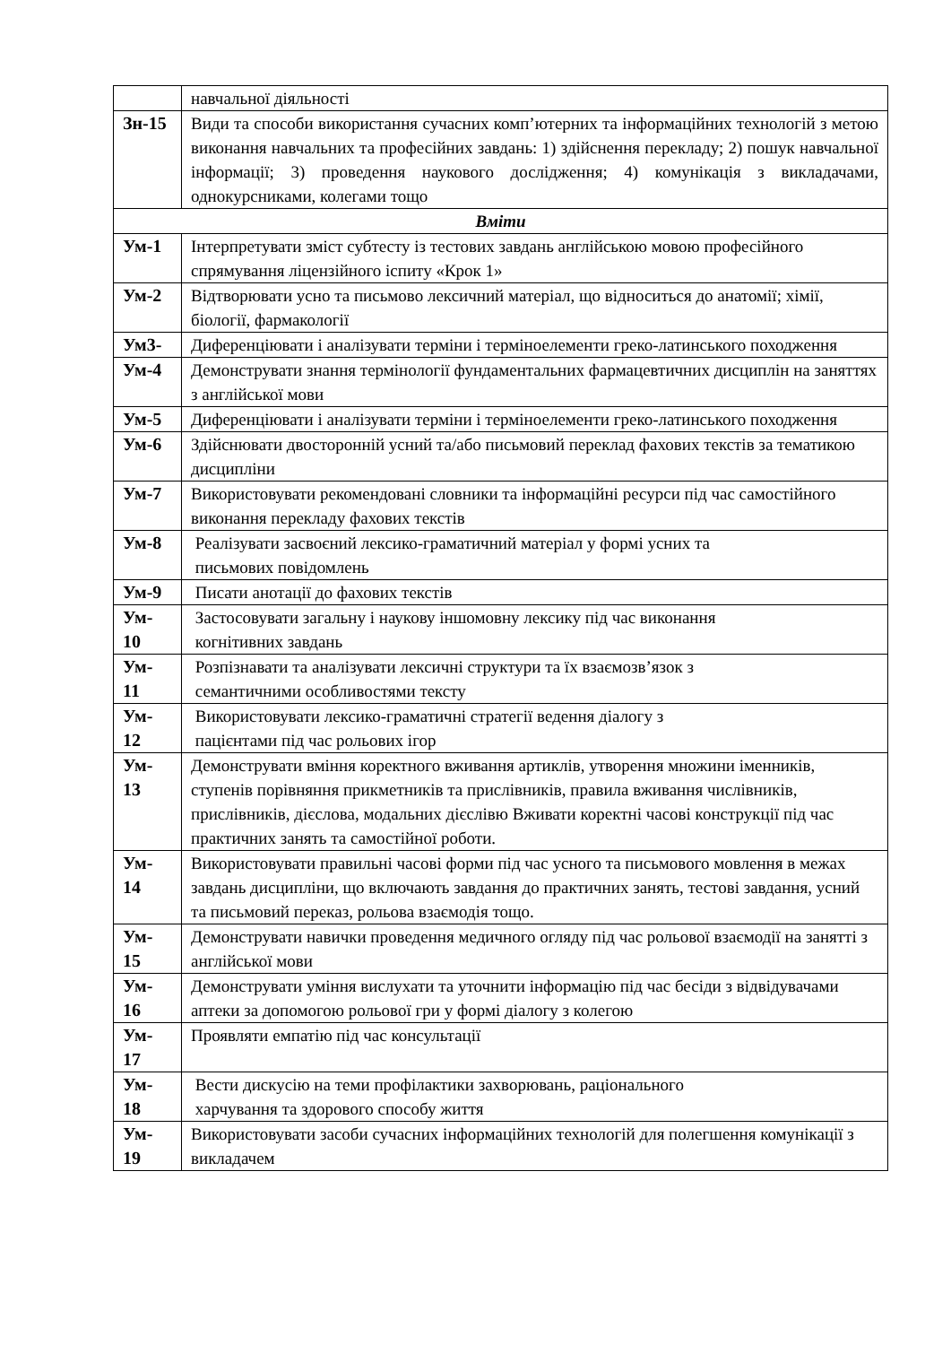| | навчальної діяльності |
| Зн-15 | Види та способи використання сучасних комп’ютерних та інформаційних технологій з метою виконання навчальних та професійних завдань: 1) здійснення перекладу; 2) пошук навчальної інформації; 3) проведення наукового дослідження; 4) комунікація з викладачами, однокурсниками, колегами тощо |
| Вміти | |
| Ум-1 | Інтерпретувати зміст субтесту із тестових завдань англійською мовою професійного спрямування ліцензійного іспиту «Крок 1» |
| Ум-2 | Відтворювати усно та письмово лексичний матеріал, що відноситься до анатомії; хімії, біології, фармакології |
| Ум3- | Диференціювати і аналізувати терміни і терміноелементи греко-латинського походження |
| Ум-4 | Демонструвати знання термінології фундаментальних фармацевтичних дисциплін на заняттях з англійської мови |
| Ум-5 | Диференціювати і аналізувати терміни і терміноелементи греко-латинського походження |
| Ум-6 | Здійснювати двосторонній усний та/або письмовий переклад фахових текстів за тематикою дисципліни |
| Ум-7 | Використовувати рекомендовані словники та інформаційні ресурси під час самостійного виконання перекладу фахових текстів |
| Ум-8 | Реалізувати засвоєний лексико-граматичний матеріал у формі усних та письмових повідомлень |
| Ум-9 | Писати анотації до фахових текстів |
| Ум- 10 | Застосовувати загальну і наукову іншомовну лексику під час виконання когнітивних завдань |
| Ум- 11 | Розпізнавати та аналізувати лексичні структури та їх взаємозв’язок з семантичними особливостями тексту |
| Ум- 12 | Використовувати лексико-граматичні стратегії ведення діалогу з пацієнтами під час рольових ігор |
| Ум- 13 | Демонструвати вміння коректного вживання артиклів, утворення множини іменників, ступенів порівняння прикметників та прислівників, правила вживання числівників, прислівників, дієслова, модальних дієслівю Вживати коректні часові конструкції під час практичних занять та самостійної роботи. |
| Ум- 14 | Використовувати правильні часові форми під час усного та письмового мовлення в межах завдань дисципліни, що включають завдання до практичних занять, тестові завдання, усний та письмовий переказ, рольова взаємодія тощо. |
| Ум- 15 | Демонструвати навички проведення медичного огляду під час рольової взаємодії на занятті з англійської мови |
| Ум- 16 | Демонструвати уміння вислухати та уточнити інформацію під час бесіди з відвідувачами аптеки за допомогою рольової гри у формі діалогу з колегою |
| Ум- 17 | Проявляти емпатію під час консультації |
| Ум- 18 | Вести дискусію на теми профілактики захворювань, раціонального харчування та здорового способу життя |
| Ум- 19 | Використовувати засоби сучасних інформаційних технологій для полегшення комунікації з викладачем |